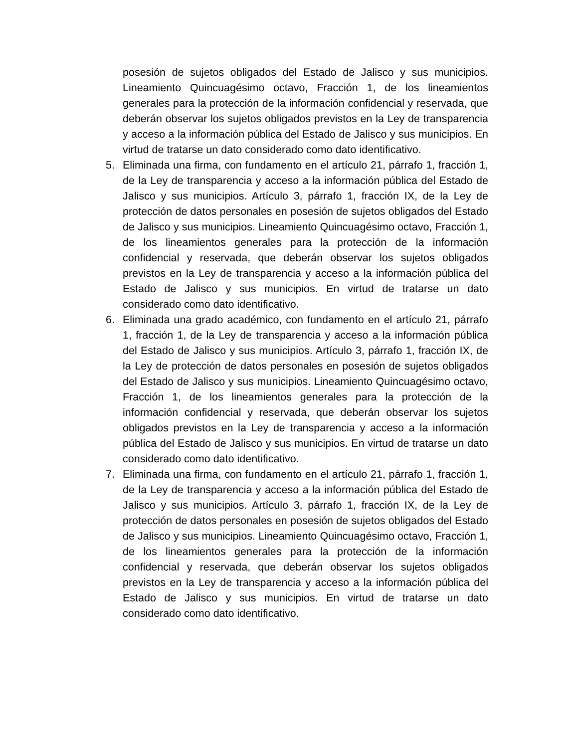posesión de sujetos obligados del Estado de Jalisco y sus municipios. Lineamiento Quincuagésimo octavo, Fracción 1, de los lineamientos generales para la protección de la información confidencial y reservada, que deberán observar los sujetos obligados previstos en la Ley de transparencia y acceso a la información pública del Estado de Jalisco y sus municipios. En virtud de tratarse un dato considerado como dato identificativo.
5. Eliminada una firma, con fundamento en el artículo 21, párrafo 1, fracción 1, de la Ley de transparencia y acceso a la información pública del Estado de Jalisco y sus municipios. Artículo 3, párrafo 1, fracción IX, de la Ley de protección de datos personales en posesión de sujetos obligados del Estado de Jalisco y sus municipios. Lineamiento Quincuagésimo octavo, Fracción 1, de los lineamientos generales para la protección de la información confidencial y reservada, que deberán observar los sujetos obligados previstos en la Ley de transparencia y acceso a la información pública del Estado de Jalisco y sus municipios. En virtud de tratarse un dato considerado como dato identificativo.
6. Eliminada una grado académico, con fundamento en el artículo 21, párrafo 1, fracción 1, de la Ley de transparencia y acceso a la información pública del Estado de Jalisco y sus municipios. Artículo 3, párrafo 1, fracción IX, de la Ley de protección de datos personales en posesión de sujetos obligados del Estado de Jalisco y sus municipios. Lineamiento Quincuagésimo octavo, Fracción 1, de los lineamientos generales para la protección de la información confidencial y reservada, que deberán observar los sujetos obligados previstos en la Ley de transparencia y acceso a la información pública del Estado de Jalisco y sus municipios. En virtud de tratarse un dato considerado como dato identificativo.
7. Eliminada una firma, con fundamento en el artículo 21, párrafo 1, fracción 1, de la Ley de transparencia y acceso a la información pública del Estado de Jalisco y sus municipios. Artículo 3, párrafo 1, fracción IX, de la Ley de protección de datos personales en posesión de sujetos obligados del Estado de Jalisco y sus municipios. Lineamiento Quincuagésimo octavo, Fracción 1, de los lineamientos generales para la protección de la información confidencial y reservada, que deberán observar los sujetos obligados previstos en la Ley de transparencia y acceso a la información pública del Estado de Jalisco y sus municipios. En virtud de tratarse un dato considerado como dato identificativo.